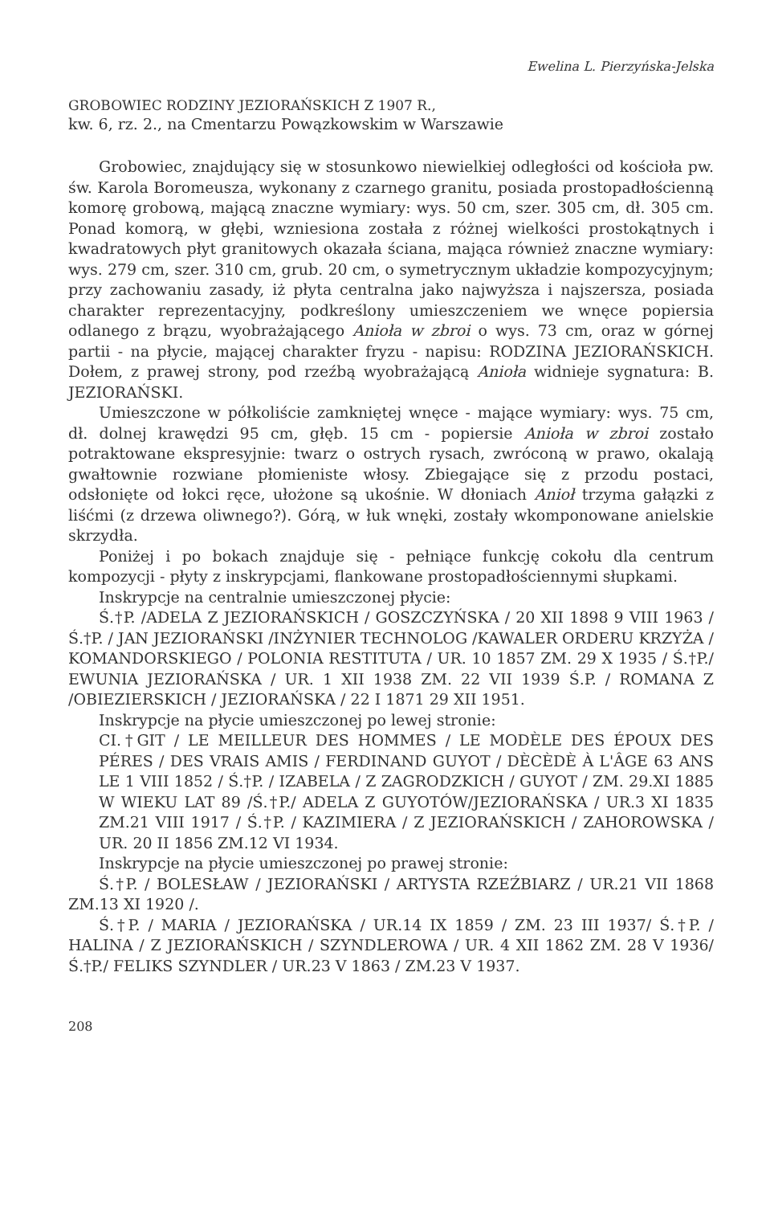Ewelina L. Pierzyńska-Jelska
GROBOWIEC RODZINY JEZIORAŃSKICH Z 1907 R.,
kw. 6, rz. 2., na Cmentarzu Powązkowskim w Warszawie
Grobowiec, znajdujący się w stosunkowo niewielkiej odległości od kościoła pw. św. Karola Boromeusza, wykonany z czarnego granitu, posiada prostopadłościenną komorę grobową, mającą znaczne wymiary: wys. 50 cm, szer. 305 cm, dł. 305 cm. Ponad komorą, w głębi, wzniesiona została z różnej wielkości prostokątnych i kwadratowych płyt granitowych okazała ściana, mająca również znaczne wymiary: wys. 279 cm, szer. 310 cm, grub. 20 cm, o symetrycznym układzie kompozycyjnym; przy zachowaniu zasady, iż płyta centralna jako najwyższa i najszersza, posiada charakter reprezentacyjny, podkreślony umieszczeniem we wnęce popiersia odlanego z brązu, wyobrażającego Anioła w zbroi o wys. 73 cm, oraz w górnej partii - na płycie, mającej charakter fryzu - napisu: RODZINA JEZIORAŃSKICH. Dołem, z prawej strony, pod rzeźbą wyobrażającą Anioła widnieje sygnatura: B. JEZIORAŃSKI.
Umieszczone w półkoliście zamkniętej wnęce - mające wymiary: wys. 75 cm, dł. dolnej krawędzi 95 cm, głęb. 15 cm - popiersie Anioła w zbroi zostało potraktowane ekspresyjnie: twarz o ostrych rysach, zwróconą w prawo, okalają gwałtownie rozwiane płomieniste włosy. Zbiegające się z przodu postaci, odsłonięte od łokci ręce, ułożone są ukośnie. W dłoniach Anioł trzyma gałązki z liśćmi (z drzewa oliwnego?). Górą, w łuk wnęki, zostały wkomponowane anielskie skrzydła.
Poniżej i po bokach znajduje się - pełniące funkcję cokołu dla centrum kompozycji - płyty z inskrypcjami, flankowane prostopadłościennymi słupkami.
Inskrypcje na centralnie umieszczonej płycie:
Ś.†P. /ADELA Z JEZIORAŃSKICH / GOSZCZYŃSKA / 20 XII 1898 9 VIII 1963 / Ś.†P. / JAN JEZIORAŃSKI /INŻYNIER TECHNOLOG /KAWALER ORDERU KRZYŻA / KOMANDORSKIEGO / POLONIA RESTITUTA / UR. 10 1857 ZM. 29 X 1935 / Ś.†P./ EWUNIA JEZIORAŃSKA / UR. 1 XII 1938 ZM. 22 VII 1939 Ś.P. / ROMANA Z /OBIEZIERSKICH / JEZIORAŃSKA / 22 I 1871 29 XII 1951.
Inskrypcje na płycie umieszczonej po lewej stronie:
CI.†GIT / LE MEILLEUR DES HOMMES / LE MODÈLE DES ÉPOUX DES PÉRES / DES VRAIS AMIS / FERDINAND GUYOT / DÈCÈDÈ À L'ÂGE 63 ANS LE 1 VIII 1852 / Ś.†P. / IZABELA / Z ZAGRODZKICH / GUYOT / ZM. 29.XI 1885 W WIEKU LAT 89 /Ś.†P./ ADELA Z GUYOTÓW/JEZIORAŃSKA / UR.3 XI 1835 ZM.21 VIII 1917 / Ś.†P. / KAZIMIERA / Z JEZIORAŃSKICH / ZAHOROWSKA / UR. 20 II 1856 ZM.12 VI 1934.
Inskrypcje na płycie umieszczonej po prawej stronie:
Ś.†P. / BOLESŁAW / JEZIORAŃSKI / ARTYSTA RZEŹBIARZ / UR.21 VII 1868 ZM.13 XI 1920 /.
Ś.†P. / MARIA / JEZIORAŃSKA / UR.14 IX 1859 / ZM. 23 III 1937/ Ś.†P. / HALINA / Z JEZIORAŃSKICH / SZYNDLEROWA / UR. 4 XII 1862 ZM. 28 V 1936/ Ś.†P./ FELIKS SZYNDLER / UR.23 V 1863 / ZM.23 V 1937.
208